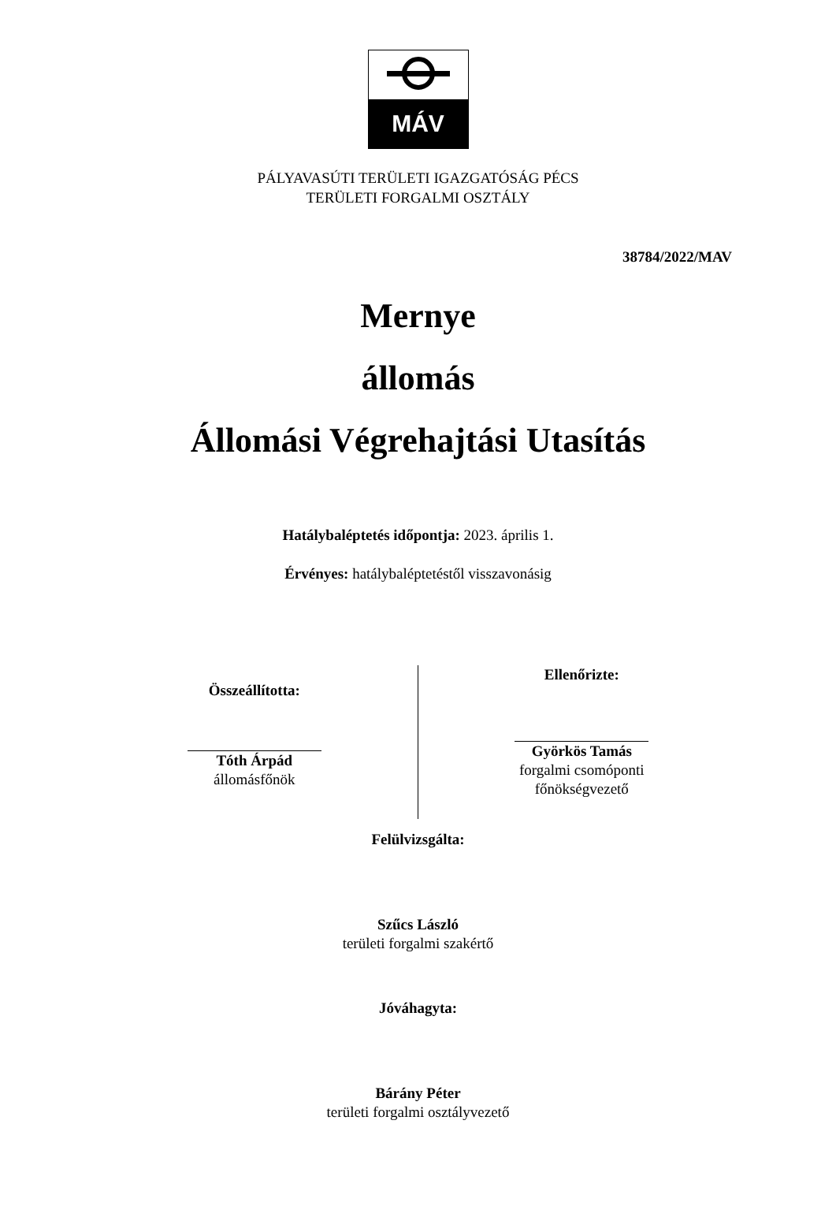MÁV
PÁLYAVASÚTI TERÜLETI IGAZGATÓSÁG PÉCS
TERÜLETI FORGALMI OSZTÁLY
38784/2022/MAV
Mernye
állomás
Állomási Végrehajtási Utasítás
Hatálybaléptetés időpontja: 2023. április 1.
Érvényes: hatálybaléptetéstől visszavonásig
Összeállította:
Tóth Árpád
állomásfőnök
Ellenőrizte:
Györkös Tamás
forgalmi csomóponti
főnökségvezető
Felülvizsgálta:
Szűcs László
területi forgalmi szakértő
Jóváhagyta:
Bárány Péter
területi forgalmi osztályvezető